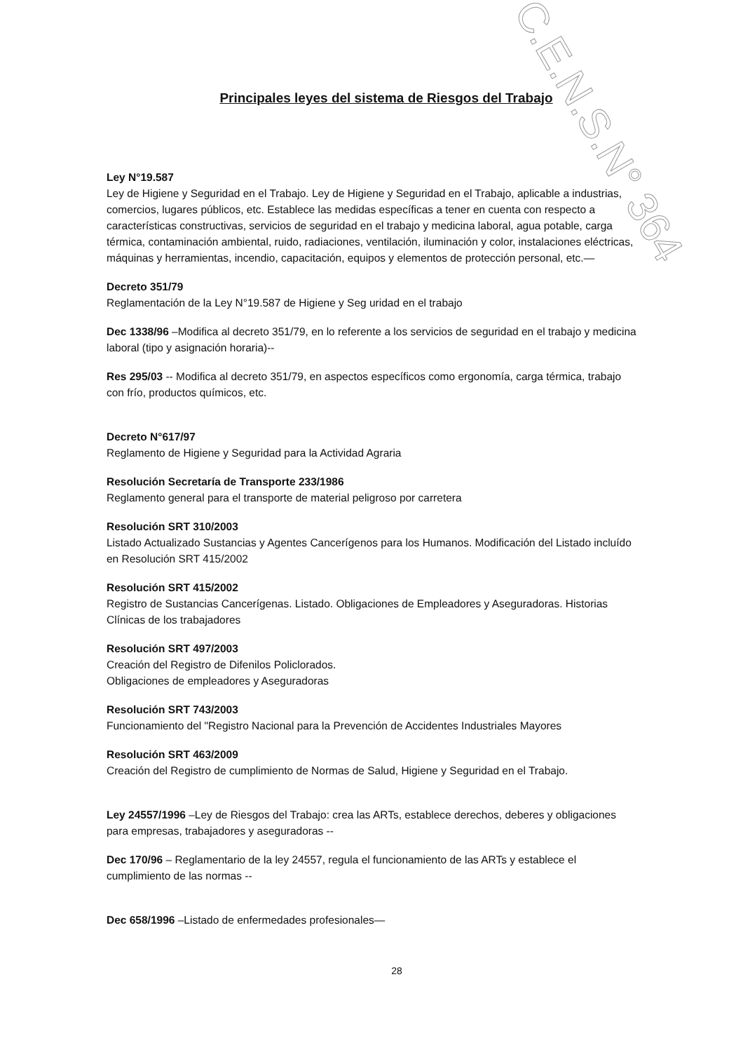C.E.N.S.N° 364
Principales leyes del sistema de Riesgos del Trabajo
Ley N°19.587
Ley de Higiene y Seguridad en el Trabajo. Ley de Higiene y Seguridad en el Trabajo, aplicable a industrias, comercios, lugares públicos, etc. Establece las medidas específicas a tener en cuenta con respecto a características constructivas, servicios de seguridad en el trabajo y medicina laboral, agua potable, carga térmica, contaminación ambiental, ruido, radiaciones, ventilación, iluminación y color, instalaciones eléctricas, máquinas y herramientas, incendio, capacitación, equipos y elementos de protección personal, etc.—
Decreto 351/79
Reglamentación de la Ley N°19.587 de Higiene y Seg uridad en el trabajo
Dec 1338/96 –Modifica al decreto 351/79, en lo referente a los servicios de seguridad en el trabajo y medicina laboral (tipo y asignación horaria)--
Res 295/03 -- Modifica al decreto 351/79, en aspectos específicos como ergonomía, carga térmica, trabajo con frío, productos químicos, etc.
Decreto N°617/97
Reglamento de Higiene y Seguridad para la Actividad Agraria
Resolución Secretaría de Transporte 233/1986
Reglamento general para el transporte de material peligroso por carretera
Resolución SRT 310/2003
Listado Actualizado Sustancias y Agentes Cancerígenos para los Humanos. Modificación del Listado incluído en Resolución SRT 415/2002
Resolución SRT 415/2002
Registro de Sustancias Cancerígenas. Listado. Obligaciones de Empleadores y Aseguradoras. Historias Clínicas de los trabajadores
Resolución SRT 497/2003
Creación del Registro de Difenilos Policlorados.
Obligaciones de empleadores y Aseguradoras
Resolución SRT 743/2003
Funcionamiento del "Registro Nacional para la Prevención de Accidentes Industriales Mayores
Resolución SRT 463/2009
Creación del Registro de cumplimiento de Normas de Salud, Higiene y Seguridad en el Trabajo.
Ley 24557/1996 –Ley de Riesgos del Trabajo: crea las ARTs, establece derechos, deberes y obligaciones para empresas, trabajadores y aseguradoras --
Dec 170/96 – Reglamentario de la ley 24557, regula el funcionamiento de las ARTs y establece el cumplimiento de las normas --
Dec 658/1996 –Listado de enfermedades profesionales—
28